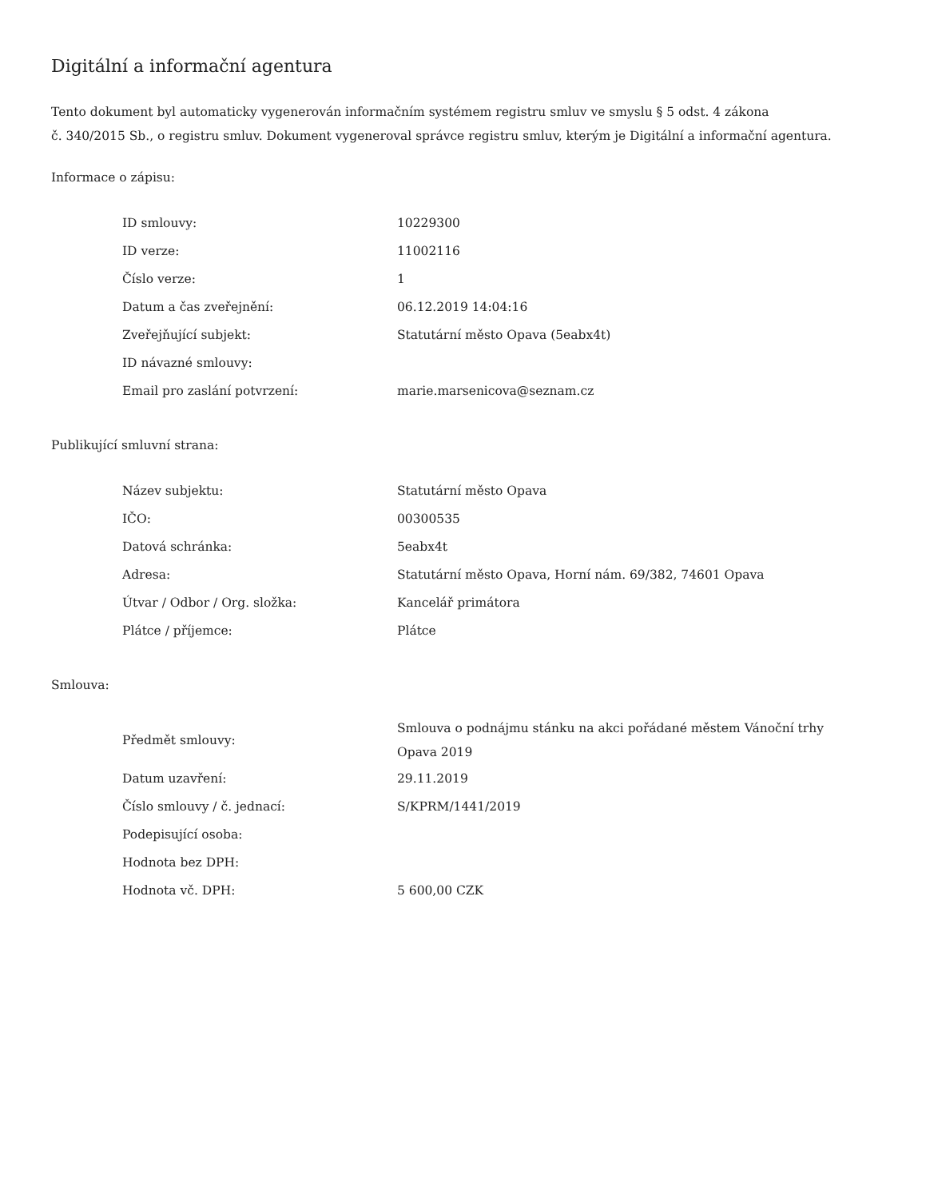Digitální a informační agentura
Tento dokument byl automaticky vygenerován informačním systémem registru smluv ve smyslu § 5 odst. 4 zákona
č. 340/2015 Sb., o registru smluv. Dokument vygeneroval správce registru smluv, kterým je Digitální a informační agentura.
Informace o zápisu:
| ID smlouvy: | 10229300 |
| ID verze: | 11002116 |
| Číslo verze: | 1 |
| Datum a čas zveřejnění: | 06.12.2019 14:04:16 |
| Zveřejňující subjekt: | Statutární město Opava (5eabx4t) |
| ID návazné smlouvy: | |
| Email pro zaslání potvrzení: | marie.marsenicova@seznam.cz |
Publikující smluvní strana:
| Název subjektu: | Statutární město Opava |
| IČO: | 00300535 |
| Datová schránka: | 5eabx4t |
| Adresa: | Statutární město Opava, Horní nám. 69/382, 74601 Opava |
| Útvar / Odbor / Org. složka: | Kancelář primátora |
| Plátce / příjemce: | Plátce |
Smlouva:
| Předmět smlouvy: | Smlouva o podnájmu stánku na akci pořádané městem Vánoční trhy Opava 2019 |
| Datum uzavření: | 29.11.2019 |
| Číslo smlouvy / č. jednací: | S/KPRM/1441/2019 |
| Podepisující osoba: | |
| Hodnota bez DPH: | |
| Hodnota vč. DPH: | 5 600,00 CZK |